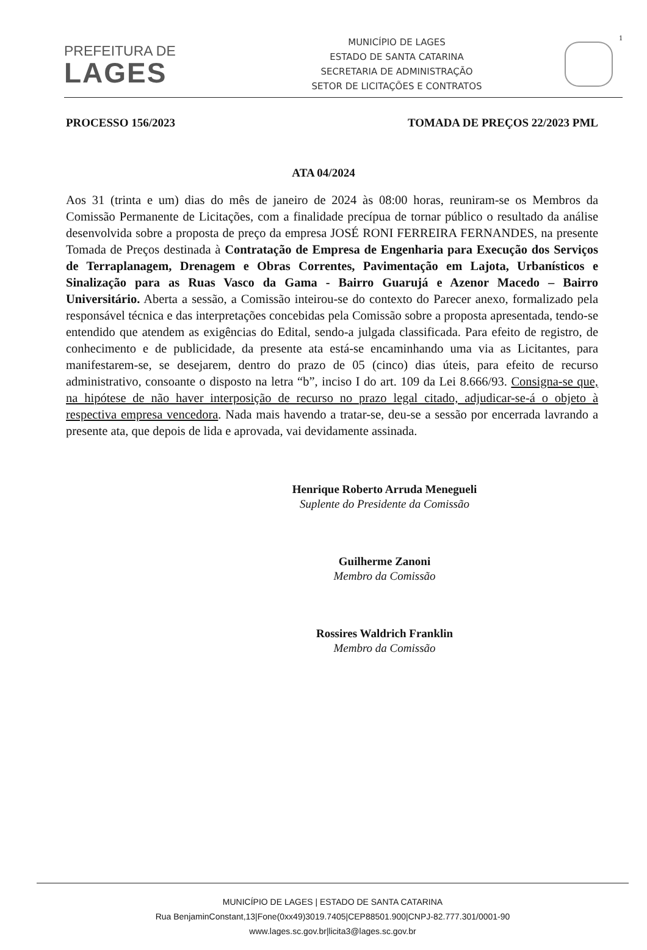PREFEITURA DE
LAGES
MUNICÍPIO DE LAGES
ESTADO DE SANTA CATARINA
SECRETARIA DE ADMINISTRAÇÃO
SETOR DE LICITAÇÕES E CONTRATOS
1
PROCESSO 156/2023 TOMADA DE PREÇOS 22/2023 PML
ATA 04/2024
Aos 31 (trinta e um) dias do mês de janeiro de 2024 às 08:00 horas, reuniram-se os Membros da Comissão Permanente de Licitações, com a finalidade precípua de tornar público o resultado da análise desenvolvida sobre a proposta de preço da empresa JOSÉ RONI FERREIRA FERNANDES, na presente Tomada de Preços destinada à Contratação de Empresa de Engenharia para Execução dos Serviços de Terraplanagem, Drenagem e Obras Correntes, Pavimentação em Lajota, Urbanísticos e Sinalização para as Ruas Vasco da Gama - Bairro Guarujá e Azenor Macedo – Bairro Universitário. Aberta a sessão, a Comissão inteirou-se do contexto do Parecer anexo, formalizado pela responsável técnica e das interpretações concebidas pela Comissão sobre a proposta apresentada, tendo-se entendido que atendem as exigências do Edital, sendo-a julgada classificada. Para efeito de registro, de conhecimento e de publicidade, da presente ata está-se encaminhando uma via as Licitantes, para manifestarem-se, se desejarem, dentro do prazo de 05 (cinco) dias úteis, para efeito de recurso administrativo, consoante o disposto na letra “b”, inciso I do art. 109 da Lei 8.666/93. Consigna-se que, na hipótese de não haver interposição de recurso no prazo legal citado, adjudicar-se-á o objeto à respectiva empresa vencedora. Nada mais havendo a tratar-se, deu-se a sessão por encerrada lavrando a presente ata, que depois de lida e aprovada, vai devidamente assinada.
Henrique Roberto Arruda Menegueli
Suplente do Presidente da Comissão
Guilherme Zanoni
Membro da Comissão
Rossires Waldrich Franklin
Membro da Comissão
MUNICÍPIO DE LAGES | ESTADO DE SANTA CATARINA
Rua BenjaminConstant,13|Fone(0xx49)3019.7405|CEP88501.900|CNPJ-82.777.301/0001-90
www.lages.sc.gov.br|licita3@lages.sc.gov.br